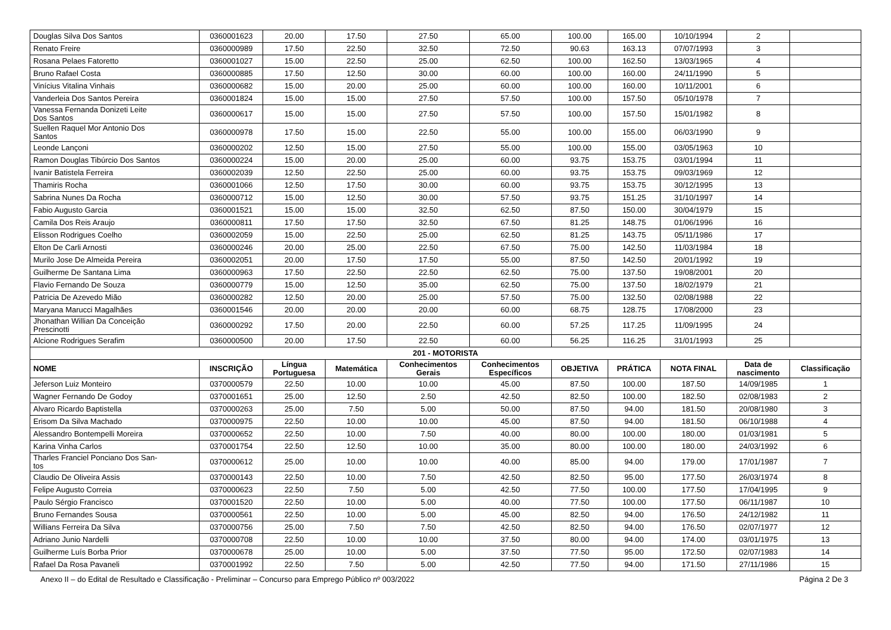| Douglas Silva Dos Santos | 0360001623 | 20.00 | 17.50 | 27.50 | 65.00 | 100.00 | 165.00 | 10/10/1994 | 2 | |
| Renato Freire | 0360000989 | 17.50 | 22.50 | 32.50 | 72.50 | 90.63 | 163.13 | 07/07/1993 | 3 | |
| Rosana Pelaes Fatoretto | 0360001027 | 15.00 | 22.50 | 25.00 | 62.50 | 100.00 | 162.50 | 13/03/1965 | 4 | |
| Bruno Rafael Costa | 0360000885 | 17.50 | 12.50 | 30.00 | 60.00 | 100.00 | 160.00 | 24/11/1990 | 5 | |
| Vinícius Vitalina Vinhais | 0360000682 | 15.00 | 20.00 | 25.00 | 60.00 | 100.00 | 160.00 | 10/11/2001 | 6 | |
| Vanderleia Dos Santos Pereira | 0360001824 | 15.00 | 15.00 | 27.50 | 57.50 | 100.00 | 157.50 | 05/10/1978 | 7 | |
| Vanessa Fernanda Donizeti Leite Dos Santos | 0360000617 | 15.00 | 15.00 | 27.50 | 57.50 | 100.00 | 157.50 | 15/01/1982 | 8 | |
| Suellen Raquel Mor Antonio Dos Santos | 0360000978 | 17.50 | 15.00 | 22.50 | 55.00 | 100.00 | 155.00 | 06/03/1990 | 9 | |
| Leonde Lançoni | 0360000202 | 12.50 | 15.00 | 27.50 | 55.00 | 100.00 | 155.00 | 03/05/1963 | 10 | |
| Ramon Douglas Tibúrcio Dos Santos | 0360000224 | 15.00 | 20.00 | 25.00 | 60.00 | 93.75 | 153.75 | 03/01/1994 | 11 | |
| Ivanir Batistela Ferreira | 0360002039 | 12.50 | 22.50 | 25.00 | 60.00 | 93.75 | 153.75 | 09/03/1969 | 12 | |
| Thamiris Rocha | 0360001066 | 12.50 | 17.50 | 30.00 | 60.00 | 93.75 | 153.75 | 30/12/1995 | 13 | |
| Sabrina Nunes Da Rocha | 0360000712 | 15.00 | 12.50 | 30.00 | 57.50 | 93.75 | 151.25 | 31/10/1997 | 14 | |
| Fabio Augusto Garcia | 0360001521 | 15.00 | 15.00 | 32.50 | 62.50 | 87.50 | 150.00 | 30/04/1979 | 15 | |
| Camila Dos Reis Araujo | 0360000811 | 17.50 | 17.50 | 32.50 | 67.50 | 81.25 | 148.75 | 01/06/1996 | 16 | |
| Elisson Rodrigues Coelho | 0360002059 | 15.00 | 22.50 | 25.00 | 62.50 | 81.25 | 143.75 | 05/11/1986 | 17 | |
| Elton De Carli Arnosti | 0360000246 | 20.00 | 25.00 | 22.50 | 67.50 | 75.00 | 142.50 | 11/03/1984 | 18 | |
| Murilo Jose De Almeida Pereira | 0360002051 | 20.00 | 17.50 | 17.50 | 55.00 | 87.50 | 142.50 | 20/01/1992 | 19 | |
| Guilherme De Santana Lima | 0360000963 | 17.50 | 22.50 | 22.50 | 62.50 | 75.00 | 137.50 | 19/08/2001 | 20 | |
| Flavio Fernando De Souza | 0360000779 | 15.00 | 12.50 | 35.00 | 62.50 | 75.00 | 137.50 | 18/02/1979 | 21 | |
| Patricia De Azevedo Mião | 0360000282 | 12.50 | 20.00 | 25.00 | 57.50 | 75.00 | 132.50 | 02/08/1988 | 22 | |
| Maryana Marucci Magalhães | 0360001546 | 20.00 | 20.00 | 20.00 | 60.00 | 68.75 | 128.75 | 17/08/2000 | 23 | |
| Jhonathan Willian Da Conceição Prescinotti | 0360000292 | 17.50 | 20.00 | 22.50 | 60.00 | 57.25 | 117.25 | 11/09/1995 | 24 | |
| Alcione Rodrigues Serafim | 0360000500 | 20.00 | 17.50 | 22.50 | 60.00 | 56.25 | 116.25 | 31/01/1993 | 25 | |
| 201 - MOTORISTA | | | | | | | | | | |
| NOME | INSCRIÇÃO | Língua Portuguesa | Matemática | Conhecimentos Gerais | Conhecimentos Específicos | OBJETIVA | PRÁTICA | NOTA FINAL | Data de nascimento | Classificação |
| Jeferson Luiz Monteiro | 0370000579 | 22.50 | 10.00 | 10.00 | 45.00 | 87.50 | 100.00 | 187.50 | 14/09/1985 | 1 |
| Wagner Fernando De Godoy | 0370001651 | 25.00 | 12.50 | 2.50 | 42.50 | 82.50 | 100.00 | 182.50 | 02/08/1983 | 2 |
| Alvaro Ricardo Baptistella | 0370000263 | 25.00 | 7.50 | 5.00 | 50.00 | 87.50 | 94.00 | 181.50 | 20/08/1980 | 3 |
| Erisom Da Silva Machado | 0370000975 | 22.50 | 10.00 | 10.00 | 45.00 | 87.50 | 94.00 | 181.50 | 06/10/1988 | 4 |
| Alessandro Bontempelli Moreira | 0370000652 | 22.50 | 10.00 | 7.50 | 40.00 | 80.00 | 100.00 | 180.00 | 01/03/1981 | 5 |
| Karina Vinha Carlos | 0370001754 | 22.50 | 12.50 | 10.00 | 35.00 | 80.00 | 100.00 | 180.00 | 24/03/1992 | 6 |
| Tharles Franciel Ponciano Dos San- tos | 0370000612 | 25.00 | 10.00 | 10.00 | 40.00 | 85.00 | 94.00 | 179.00 | 17/01/1987 | 7 |
| Claudio De Oliveira Assis | 0370000143 | 22.50 | 10.00 | 7.50 | 42.50 | 82.50 | 95.00 | 177.50 | 26/03/1974 | 8 |
| Felipe Augusto Correia | 0370000623 | 22.50 | 7.50 | 5.00 | 42.50 | 77.50 | 100.00 | 177.50 | 17/04/1995 | 9 |
| Paulo Sérgio Francisco | 0370001520 | 22.50 | 10.00 | 5.00 | 40.00 | 77.50 | 100.00 | 177.50 | 06/11/1987 | 10 |
| Bruno Fernandes Sousa | 0370000561 | 22.50 | 10.00 | 5.00 | 45.00 | 82.50 | 94.00 | 176.50 | 24/12/1982 | 11 |
| Willians Ferreira Da Silva | 0370000756 | 25.00 | 7.50 | 7.50 | 42.50 | 82.50 | 94.00 | 176.50 | 02/07/1977 | 12 |
| Adriano Junio Nardelli | 0370000708 | 22.50 | 10.00 | 10.00 | 37.50 | 80.00 | 94.00 | 174.00 | 03/01/1975 | 13 |
| Guilherme Luís Borba Prior | 0370000678 | 25.00 | 10.00 | 5.00 | 37.50 | 77.50 | 95.00 | 172.50 | 02/07/1983 | 14 |
| Rafael Da Rosa Pavaneli | 0370001992 | 22.50 | 7.50 | 5.00 | 42.50 | 77.50 | 94.00 | 171.50 | 27/11/1986 | 15 |
Anexo II – do Edital de Resultado e Classificação - Preliminar – Concurso para Emprego Público nº 003/2022 Página 2 De 3